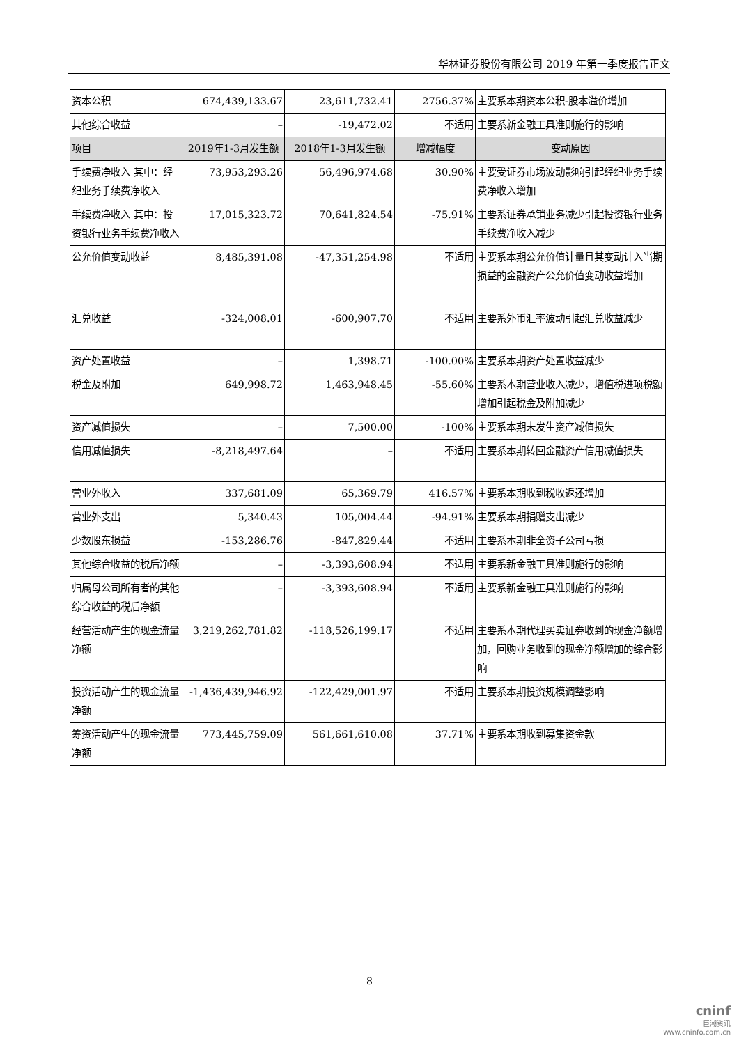华林证券股份有限公司 2019 年第一季度报告正文
| 资本公积 | 674,439,133.67 | 23,611,732.41 | 2756.37% | 主要系本期资本公积-股本溢价增加 |
| 其他综合收益 | – | -19,472.02 | 不适用 | 主要系新金融工具准则施行的影响 |
| 项目 | 2019年1-3月发生额 | 2018年1-3月发生额 | 增减幅度 | 变动原因 |
| 手续费净收入 其中：经纪业务手续费净收入 | 73,953,293.26 | 56,496,974.68 | 30.90% | 主要受证券市场波动影响引起经纪业务手续费净收入增加 |
| 手续费净收入 其中：投资银行业务手续费净收入 | 17,015,323.72 | 70,641,824.54 | -75.91% | 主要系证券承销业务减少引起投资银行业务手续费净收入减少 |
| 公允价值变动收益 | 8,485,391.08 | -47,351,254.98 | 不适用 | 主要系本期公允价值计量且其变动计入当期损益的金融资产公允价值变动收益增加 |
| 汇兑收益 | -324,008.01 | -600,907.70 | 不适用 | 主要系外币汇率波动引起汇兑收益减少 |
| 资产处置收益 | – | 1,398.71 | -100.00% | 主要系本期资产处置收益减少 |
| 税金及附加 | 649,998.72 | 1,463,948.45 | -55.60% | 主要系本期营业收入减少，增值税进项税额增加引起税金及附加减少 |
| 资产减值损失 | – | 7,500.00 | -100% | 主要系本期未发生资产减值损失 |
| 信用减值损失 | -8,218,497.64 | – | 不适用 | 主要系本期转回金融资产信用减值损失 |
| 营业外收入 | 337,681.09 | 65,369.79 | 416.57% | 主要系本期收到税收返还增加 |
| 营业外支出 | 5,340.43 | 105,004.44 | -94.91% | 主要系本期捐赠支出减少 |
| 少数股东损益 | -153,286.76 | -847,829.44 | 不适用 | 主要系本期非全资子公司亏损 |
| 其他综合收益的税后净额 | – | -3,393,608.94 | 不适用 | 主要系新金融工具准则施行的影响 |
| 归属母公司所有者的其他综合收益的税后净额 | – | -3,393,608.94 | 不适用 | 主要系新金融工具准则施行的影响 |
| 经营活动产生的现金流量净额 | 3,219,262,781.82 | -118,526,199.17 | 不适用 | 主要系本期代理买卖证券收到的现金净额增加，回购业务收到的现金净额增加的综合影响 |
| 投资活动产生的现金流量净额 | -1,436,439,946.92 | -122,429,001.97 | 不适用 | 主要系本期投资规模调整影响 |
| 筹资活动产生的现金流量净额 | 773,445,759.09 | 561,661,610.08 | 37.71% | 主要系本期收到募集资金款 |
8
cninf
巨潮资讯
www.cninfo.com.cn